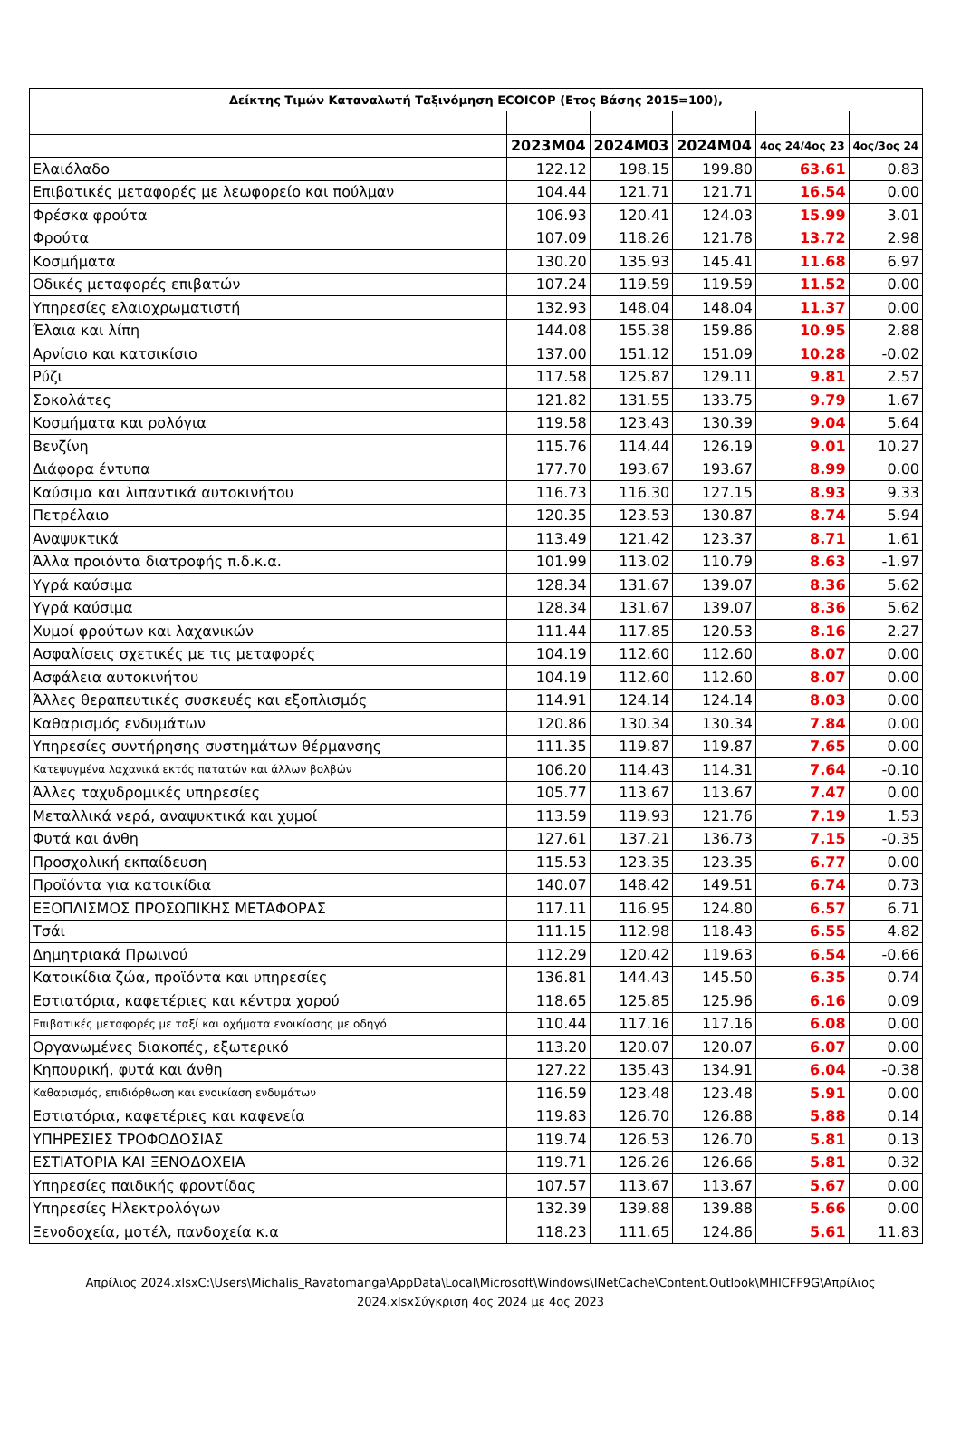| Δείκτης Τιμών Καταναλωτή Ταξινόμηση ECOICOP (Ετος Βάσης 2015=100), | | | | | |
| --- | --- | --- | --- | --- | --- |
| | 2023M04 | 2024M03 | 2024M04 | 4ος 24/4ος 23 | 4ος/3ος 24 |
| Ελαιόλαδο | 122.12 | 198.15 | 199.80 | 63.61 | 0.83 |
| Επιβατικές μεταφορές με λεωφορείο και πούλμαν | 104.44 | 121.71 | 121.71 | 16.54 | 0.00 |
| Φρέσκα φρούτα | 106.93 | 120.41 | 124.03 | 15.99 | 3.01 |
| Φρούτα | 107.09 | 118.26 | 121.78 | 13.72 | 2.98 |
| Κοσμήματα | 130.20 | 135.93 | 145.41 | 11.68 | 6.97 |
| Οδικές μεταφορές επιβατών | 107.24 | 119.59 | 119.59 | 11.52 | 0.00 |
| Υπηρεσίες ελαιοχρωματιστή | 132.93 | 148.04 | 148.04 | 11.37 | 0.00 |
| Έλαια και λίπη | 144.08 | 155.38 | 159.86 | 10.95 | 2.88 |
| Αρνίσιο και κατσικίσιο | 137.00 | 151.12 | 151.09 | 10.28 | -0.02 |
| Ρύζι | 117.58 | 125.87 | 129.11 | 9.81 | 2.57 |
| Σοκολάτες | 121.82 | 131.55 | 133.75 | 9.79 | 1.67 |
| Κοσμήματα και ρολόγια | 119.58 | 123.43 | 130.39 | 9.04 | 5.64 |
| Βενζίνη | 115.76 | 114.44 | 126.19 | 9.01 | 10.27 |
| Διάφορα έντυπα | 177.70 | 193.67 | 193.67 | 8.99 | 0.00 |
| Καύσιμα και λιπαντικά αυτοκινήτου | 116.73 | 116.30 | 127.15 | 8.93 | 9.33 |
| Πετρέλαιο | 120.35 | 123.53 | 130.87 | 8.74 | 5.94 |
| Αναψυκτικά | 113.49 | 121.42 | 123.37 | 8.71 | 1.61 |
| Άλλα προιόντα διατροφής π.δ.κ.α. | 101.99 | 113.02 | 110.79 | 8.63 | -1.97 |
| Υγρά καύσιμα | 128.34 | 131.67 | 139.07 | 8.36 | 5.62 |
| Υγρά καύσιμα | 128.34 | 131.67 | 139.07 | 8.36 | 5.62 |
| Χυμοί φρούτων και λαχανικών | 111.44 | 117.85 | 120.53 | 8.16 | 2.27 |
| Ασφαλίσεις σχετικές με τις μεταφορές | 104.19 | 112.60 | 112.60 | 8.07 | 0.00 |
| Ασφάλεια αυτοκινήτου | 104.19 | 112.60 | 112.60 | 8.07 | 0.00 |
| Άλλες θεραπευτικές συσκευές και εξοπλισμός | 114.91 | 124.14 | 124.14 | 8.03 | 0.00 |
| Καθαρισμός ενδυμάτων | 120.86 | 130.34 | 130.34 | 7.84 | 0.00 |
| Υπηρεσίες συντήρησης συστημάτων θέρμανσης | 111.35 | 119.87 | 119.87 | 7.65 | 0.00 |
| Κατεψυγμένα λαχανικά εκτός πατατών και άλλων βολβών | 106.20 | 114.43 | 114.31 | 7.64 | -0.10 |
| Άλλες ταχυδρομικές υπηρεσίες | 105.77 | 113.67 | 113.67 | 7.47 | 0.00 |
| Μεταλλικά νερά, αναψυκτικά και χυμοί | 113.59 | 119.93 | 121.76 | 7.19 | 1.53 |
| Φυτά και άνθη | 127.61 | 137.21 | 136.73 | 7.15 | -0.35 |
| Προσχολική εκπαίδευση | 115.53 | 123.35 | 123.35 | 6.77 | 0.00 |
| Προϊόντα για κατοικίδια | 140.07 | 148.42 | 149.51 | 6.74 | 0.73 |
| ΕΞΟΠΛΙΣΜΟΣ ΠΡΟΣΩΠΙΚΗΣ ΜΕΤΑΦΟΡΑΣ | 117.11 | 116.95 | 124.80 | 6.57 | 6.71 |
| Τσάι | 111.15 | 112.98 | 118.43 | 6.55 | 4.82 |
| Δημητριακά Πρωινού | 112.29 | 120.42 | 119.63 | 6.54 | -0.66 |
| Κατοικίδια ζώα, προϊόντα και υπηρεσίες | 136.81 | 144.43 | 145.50 | 6.35 | 0.74 |
| Εστιατόρια, καφετέριες και κέντρα χορού | 118.65 | 125.85 | 125.96 | 6.16 | 0.09 |
| Επιβατικές μεταφορές με ταξί και οχήματα ενοικίασης με οδηγό | 110.44 | 117.16 | 117.16 | 6.08 | 0.00 |
| Οργανωμένες διακοπές, εξωτερικό | 113.20 | 120.07 | 120.07 | 6.07 | 0.00 |
| Κηπουρική, φυτά και άνθη | 127.22 | 135.43 | 134.91 | 6.04 | -0.38 |
| Καθαρισμός, επιδιόρθωση και ενοικίαση ενδυμάτων | 116.59 | 123.48 | 123.48 | 5.91 | 0.00 |
| Εστιατόρια, καφετέριες και καφενεία | 119.83 | 126.70 | 126.88 | 5.88 | 0.14 |
| ΥΠΗΡΕΣΙΕΣ ΤΡΟΦΟΔΟΣΙΑΣ | 119.74 | 126.53 | 126.70 | 5.81 | 0.13 |
| ΕΣΤΙΑΤΟΡΙΑ ΚΑΙ ΞΕΝΟΔΟΧΕΙΑ | 119.71 | 126.26 | 126.66 | 5.81 | 0.32 |
| Υπηρεσίες παιδικής φροντίδας | 107.57 | 113.67 | 113.67 | 5.67 | 0.00 |
| Υπηρεσίες Ηλεκτρολόγων | 132.39 | 139.88 | 139.88 | 5.66 | 0.00 |
| Ξενοδοχεία, μοτέλ, πανδοχεία κ.α | 118.23 | 111.65 | 124.86 | 5.61 | 11.83 |
Απρίλιος 2024.xlsxC:\Users\Michalis_Ravatomanga\AppData\Local\Microsoft\Windows\INetCache\Content.Outlook\MHICFF9G\Απρίλιος 2024.xlsxΣύγκριση 4ος 2024 με 4ος 2023